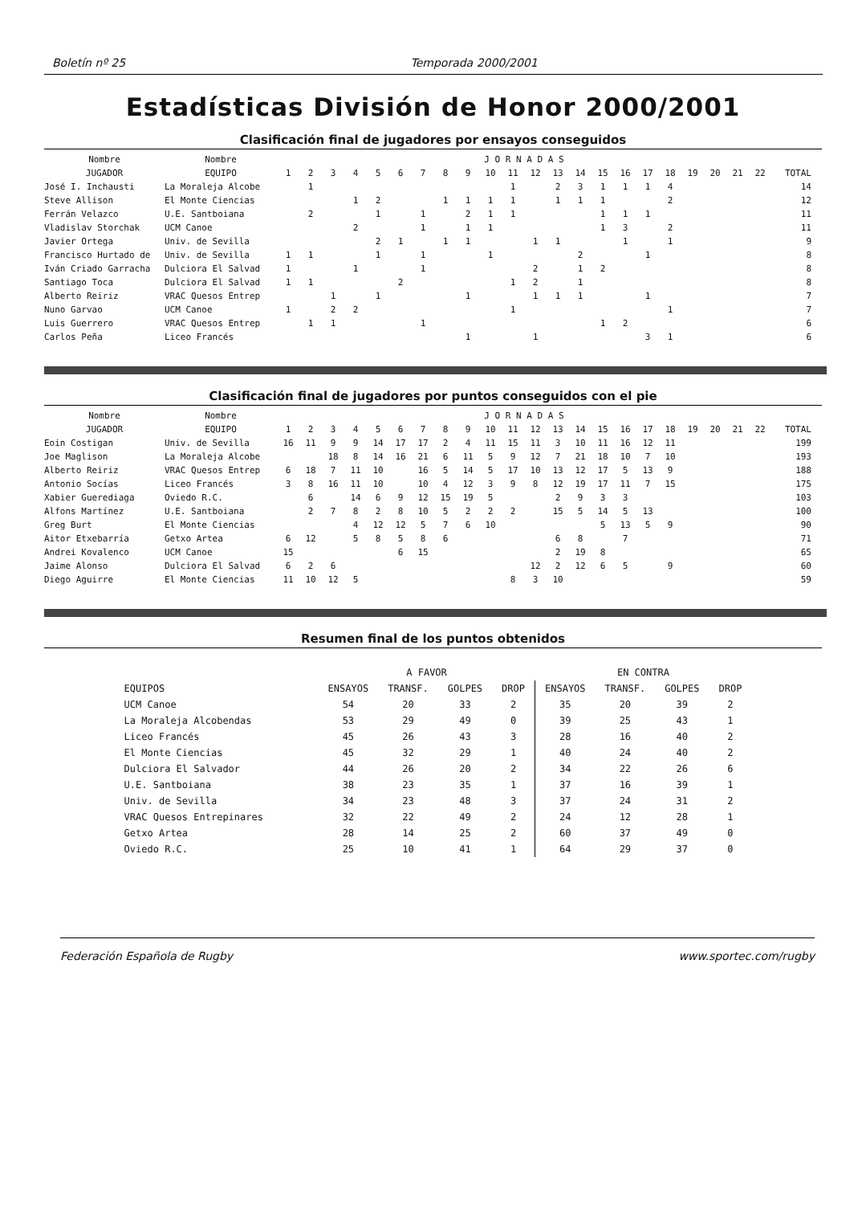Boletín nº 25 Temporada 2000/2001
Estadísticas División de Honor 2000/2001
Clasificación final de jugadores por ensayos conseguidos
| Nombre | Nombre | J O R N A D A S | | | | | | | | | | | | | | | | | | | | | | |
| --- | --- | --- | --- | --- | --- | --- | --- | --- | --- | --- | --- | --- | --- | --- | --- | --- | --- | --- | --- | --- | --- | --- | --- | --- |
| JUGADOR | EQUIPO | 1 | 2 | 3 | 4 | 5 | 6 | 7 | 8 | 9 | 10 | 11 | 12 | 13 | 14 | 15 | 16 | 17 | 18 | 19 | 20 | 21 | 22 | TOTAL |
| José I. Inchausti | La Moraleja Alcobe | | 1 | | | | | | | | | 1 | | 2 | 3 | 1 | 1 | 1 | 4 | | | | | 14 |
| Steve Allison | El Monte Ciencias | | | | 1 | 2 | | | 1 | 1 | 1 | 1 | | 1 | 1 | 1 | | | 2 | | | | | 12 |
| Ferrán Velazco | U.E. Santboiana | | 2 | | | 1 | | 1 | | 2 | 1 | 1 | | | | 1 | 1 | 1 | | | | | | 11 |
| Vladislav Storchak | UCM Canoe | | | | 2 | | | 1 | | 1 | 1 | | | | | 1 | 3 | | 2 | | | | | 11 |
| Javier Ortega | Univ. de Sevilla | | | | | 2 | 1 | | 1 | 1 | | | 1 | 1 | | | 1 | | 1 | | | | | 9 |
| Francisco Hurtado de | Univ. de Sevilla | 1 | 1 | | | 1 | | 1 | | | 1 | | | | 2 | | | 1 | | | | | | 8 |
| Iván Criado Garracha | Dulciora El Salvad | 1 | | | 1 | | | 1 | | | | | 2 | | 1 | 2 | | | | | | | | 8 |
| Santiago Toca | Dulciora El Salvad | 1 | 1 | | | | 2 | | | | | 1 | 2 | | 1 | | | | | | | | | 8 |
| Alberto Reiriz | VRAC Quesos Entrep | | | 1 | | 1 | | | | 1 | | | 1 | 1 | 1 | | | 1 | | | | | | 7 |
| Nuno Garvao | UCM Canoe | 1 | | 2 | 2 | | | | | | | 1 | | | | | | | 1 | | | | | 7 |
| Luis Guerrero | VRAC Quesos Entrep | | 1 | 1 | | | | 1 | | | | | | | | 1 | 2 | | | | | | | 6 |
| Carlos Peña | Liceo Francés | | | | | | | | | 1 | | | 1 | | | | | 3 | 1 | | | | | 6 |
Clasificación final de jugadores por puntos conseguidos con el pie
| Nombre | Nombre | J O R N A D A S | | | | | | | | | | | | | | | | | | | | | | |
| --- | --- | --- | --- | --- | --- | --- | --- | --- | --- | --- | --- | --- | --- | --- | --- | --- | --- | --- | --- | --- | --- | --- | --- | --- |
| JUGADOR | EQUIPO | 1 | 2 | 3 | 4 | 5 | 6 | 7 | 8 | 9 | 10 | 11 | 12 | 13 | 14 | 15 | 16 | 17 | 18 | 19 | 20 | 21 | 22 | TOTAL |
| Eoin Costigan | Univ. de Sevilla | 16 | 11 | 9 | 9 | 14 | 17 | 17 | 2 | 4 | 11 | 15 | 11 | 3 | 10 | 11 | 16 | 12 | 11 | | | | | 199 |
| Joe Maglison | La Moraleja Alcobe | | | 18 | 8 | 14 | 16 | 21 | 6 | 11 | 5 | 9 | 12 | 7 | 21 | 18 | 10 | 7 | 10 | | | | | 193 |
| Alberto Reiriz | VRAC Quesos Entrep | 6 | 18 | 7 | 11 | 10 | | 16 | 5 | 14 | 5 | 17 | 10 | 13 | 12 | 17 | 5 | 13 | 9 | | | | | 188 |
| Antonio Socías | Liceo Francés | 3 | 8 | 16 | 11 | 10 | | 10 | 4 | 12 | 3 | 9 | 8 | 12 | 19 | 17 | 11 | 7 | 15 | | | | | 175 |
| Xabier Guerediaga | Oviedo R.C. | | 6 | | 14 | 6 | 9 | 12 | 15 | 19 | 5 | | | 2 | 9 | 3 | 3 | | | | | | | 103 |
| Alfons Martínez | U.E. Santboiana | | 2 | 7 | 8 | 2 | 8 | 10 | 5 | 2 | 2 | 2 | | 15 | 5 | 14 | 5 | 13 | | | | | | 100 |
| Greg Burt | El Monte Ciencias | | | | 4 | 12 | 12 | 5 | 7 | 6 | 10 | | | | | 5 | 13 | 5 | 9 | | | | | 90 |
| Aitor Etxebarría | Getxo Artea | 6 | 12 | | 5 | 8 | 5 | 8 | 6 | | | | | 6 | 8 | | 7 | | | | | | | 71 |
| Andrei Kovalenco | UCM Canoe | 15 | | | | | 6 | 15 | | | | | | 2 | 19 | 8 | | | | | | | | 65 |
| Jaime Alonso | Dulciora El Salvad | 6 | 2 | 6 | | | | | | | | | 12 | 2 | 12 | 6 | 5 | | 9 | | | | | 60 |
| Diego Aguirre | El Monte Ciencias | 11 | 10 | 12 | 5 | | | | | | | 8 | 3 | 10 | | | | | | | | | | 59 |
Resumen final de los puntos obtenidos
| | A FAVOR | | | | EN CONTRA | | | |
| --- | --- | --- | --- | --- | --- | --- | --- | --- |
| EQUIPOS | ENSAYOS | TRANSF. | GOLPES | DROP | ENSAYOS | TRANSF. | GOLPES | DROP |
| UCM Canoe | 54 | 20 | 33 | 2 | 35 | 20 | 39 | 2 |
| La Moraleja Alcobendas | 53 | 29 | 49 | 0 | 39 | 25 | 43 | 1 |
| Liceo Francés | 45 | 26 | 43 | 3 | 28 | 16 | 40 | 2 |
| El Monte Ciencias | 45 | 32 | 29 | 1 | 40 | 24 | 40 | 2 |
| Dulciora El Salvador | 44 | 26 | 20 | 2 | 34 | 22 | 26 | 6 |
| U.E. Santboiana | 38 | 23 | 35 | 1 | 37 | 16 | 39 | 1 |
| Univ. de Sevilla | 34 | 23 | 48 | 3 | 37 | 24 | 31 | 2 |
| VRAC Quesos Entrepinares | 32 | 22 | 49 | 2 | 24 | 12 | 28 | 1 |
| Getxo Artea | 28 | 14 | 25 | 2 | 60 | 37 | 49 | 0 |
| Oviedo R.C. | 25 | 10 | 41 | 1 | 64 | 29 | 37 | 0 |
Federación Española de Rugby www.sportec.com/rugby